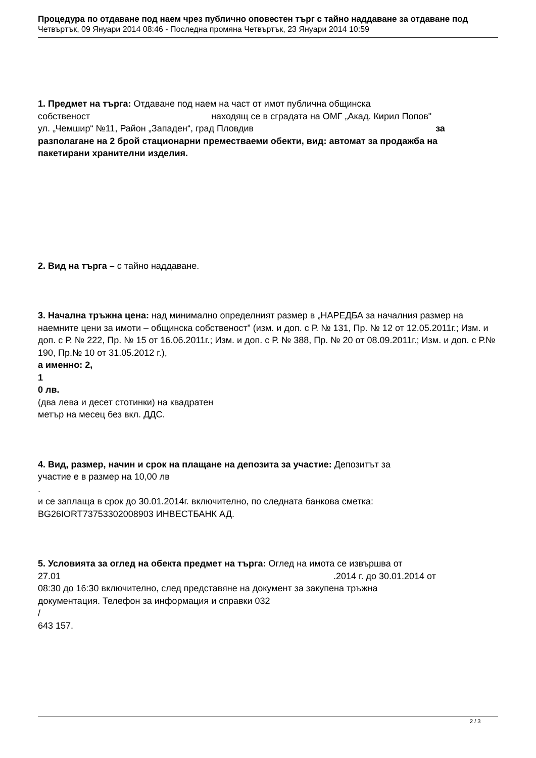Процедура по отдаване под наем чрез публично оповестен търг с тайно наддаване за отдаване под
Четвъртък, 09 Януари 2014 08:46 - Последна промяна Четвъртък, 23 Януари 2014 10:59
1. Предмет на търга: Отдаване под наем на част от имот публична общинска
собственост находящ се в сградата на ОМГ „Акад. Кирил Попов"
ул. „Чемшир“ №11, Район „Западен“, град Пловдив за
разполагане на 2 брой стационарни преместваеми обекти, вид: автомат за продажба на
пакетирани хранителни изделия.
2. Вид на търга – с тайно наддаване.
3. Начална тръжна цена: над минимално определният размер в „НАРЕДБА за началния размер на наемните цени за имоти – общинска собственост” (изм. и доп. с Р. № 131, Пр. № 12 от 12.05.2011г.; Изм. и доп. с Р. № 222, Пр. № 15 от 16.06.2011г.; Изм. и доп. с Р. № 388, Пр. № 20 от 08.09.2011г.; Изм. и доп. с Р.№ 190, Пр.№ 10 от 31.05.2012 г.),
а именно: 2,
1
0 лв.
(два лева и десет стотинки) на квадратен
метър на месец без вкл. ДДС.
4. Вид, размер, начин и срок на плащане на депозита за участие: Депозитът за
участие е в размер на 10,00 лв
.
и се заплаща в срок до 30.01.2014г. включително, по следната банкова сметка:
BG26IORT73753302008903 ИНВЕСТБАНК АД.
5. Условията за оглед на обекта предмет на търга: Оглед на имота се извършва от
27.01 .2014 г. до 30.01.2014 от
08:30 до 16:30 включително, след представяне на документ за закупена тръжна
документация. Телефон за информация и справки 032
/
643 157.
2 / 3